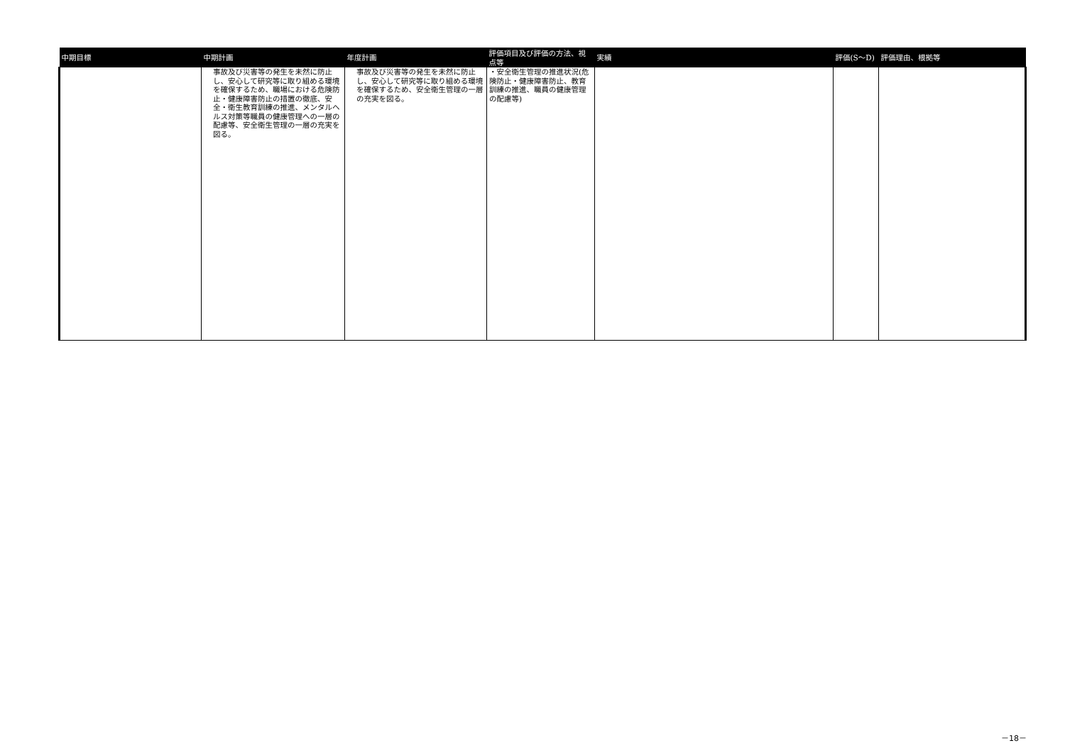| 中期目標 | 中期計画 | 年度計画 | 評価項目及び評価の方法、視点等 | 実績 | 評価(S～D) | 評価理由、根拠等 |
| --- | --- | --- | --- | --- | --- | --- |
| | 事故及び災害等の発生を未然に防止し、安心して研究等に取り組める環境を確保するため、職場における危険防止・健康障害防止の措置の徹底、安全・衛生教育訓練の推進、メンタルヘルス対策等職員の健康管理への一層の配慮等、安全衛生管理の一層の充実を図る。 | 事故及び災害等の発生を未然に防止し、安心して研究等に取り組める環境を確保するため、安全衛生管理の一層の充実を図る。 | ・安全衛生管理の推進状況(危険防止・健康障害防止、教育訓練の推進、職員の健康管理の配慮等) | | | |
－18－